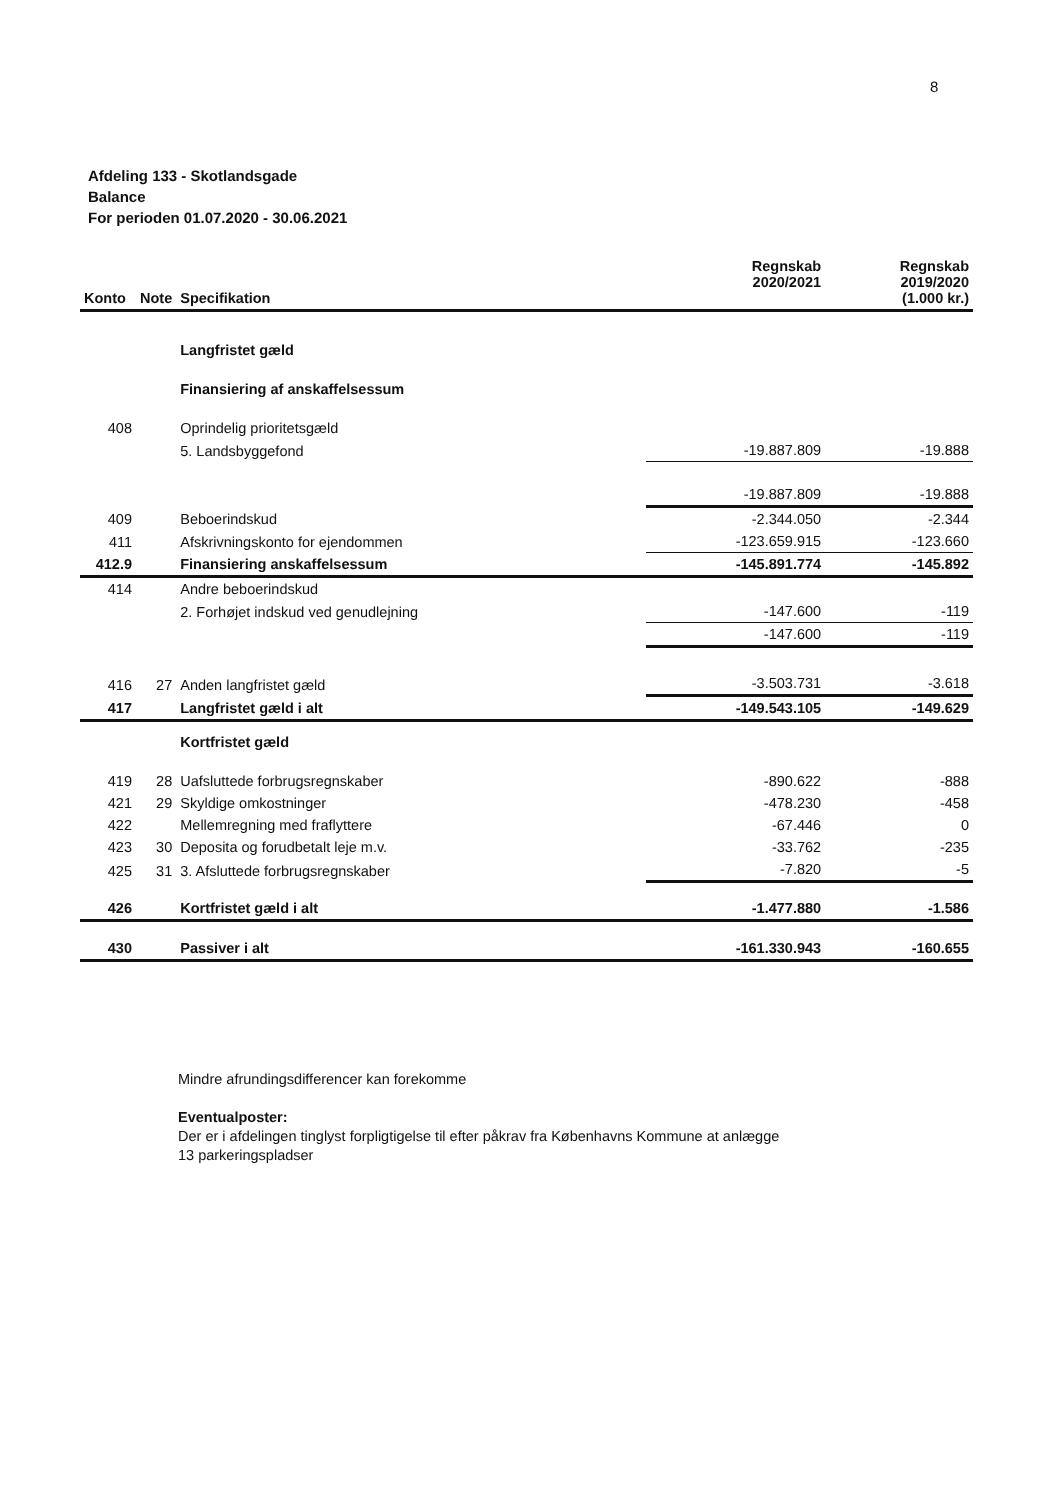8
Afdeling 133 - Skotlandsgade
Balance
For perioden 01.07.2020 - 30.06.2021
| Konto | Note | Specifikation | Regnskab 2020/2021 | Regnskab 2019/2020 (1.000 kr.) |
| --- | --- | --- | --- | --- |
| | | Langfristet gæld | | |
| | | Finansiering af anskaffelsessum | | |
| 408 | | Oprindelig prioritetsgæld | | |
| | | 5. Landsbyggefond | -19.887.809 | -19.888 |
| | | | -19.887.809 | -19.888 |
| 409 | | Beboerindskud | -2.344.050 | -2.344 |
| 411 | | Afskrivningskonto for ejendommen | -123.659.915 | -123.660 |
| 412.9 | | Finansiering anskaffelsessum | -145.891.774 | -145.892 |
| 414 | | Andre beboerindskud | | |
| | | 2. Forhøjet indskud ved genudlejning | -147.600 | -119 |
| | | | -147.600 | -119 |
| 416 | 27 | Anden langfristet gæld | -3.503.731 | -3.618 |
| 417 | | Langfristet gæld i alt | -149.543.105 | -149.629 |
| | | Kortfristet gæld | | |
| 419 | 28 | Uafsluttede forbrugsregnskaber | -890.622 | -888 |
| 421 | 29 | Skyldige omkostninger | -478.230 | -458 |
| 422 | | Mellemregning med fraflyttere | -67.446 | 0 |
| 423 | 30 | Deposita og forudbetalt leje m.v. | -33.762 | -235 |
| 425 | 31 | 3. Afsluttede forbrugsregnskaber | -7.820 | -5 |
| 426 | | Kortfristet gæld i alt | -1.477.880 | -1.586 |
| 430 | | Passiver i alt | -161.330.943 | -160.655 |
Mindre afrundingsdifferencer kan forekomme
Eventualposter:
Der er i afdelingen tinglyst forpligtigelse til efter påkrav fra Københavns Kommune at anlægge
13 parkeringspladser